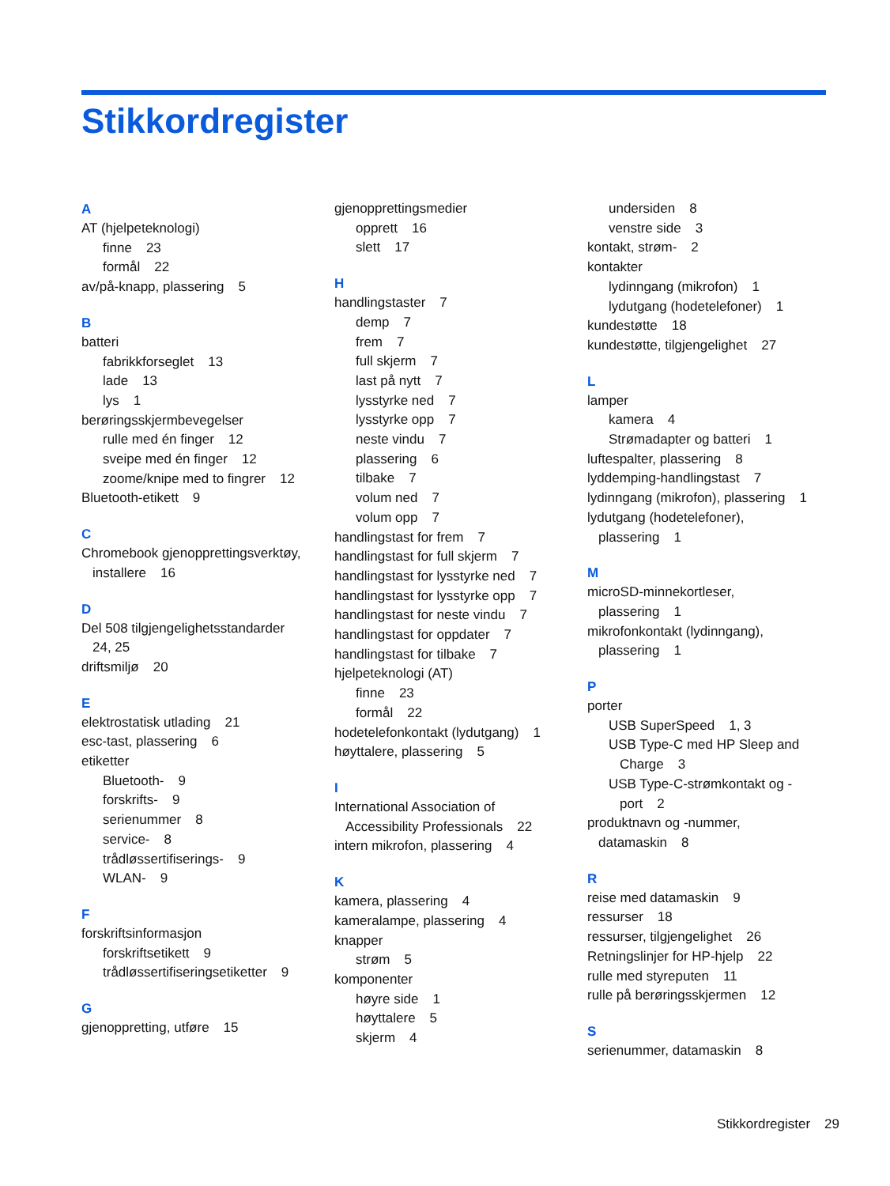Stikkordregister
A
AT (hjelpeteknologi)
finne 23
formål 22
av/på-knapp, plassering 5
B
batteri
fabrikkforseglet 13
lade 13
lys 1
berøringsskjermbevegelser
rulle med én finger 12
sveipe med én finger 12
zoome/knipe med to fingrer 12
Bluetooth-etikett 9
C
Chromebook gjenopprettingsverktøy,
installere 16
D
Del 508 tilgjengelighetsstandarder
24, 25
driftsmiljø 20
E
elektrostatisk utlading 21
esc-tast, plassering 6
etiketter
Bluetooth- 9
forskrifts- 9
serienummer 8
service- 8
trådløssertifiserings- 9
WLAN- 9
F
forskriftsinformasjon
forskriftsetikett 9
trådløssertifiseringsetiketter 9
G
gjenoppretting, utføre 15
gjenopprettingsmedier
opprett 16
slett 17
H
handlingstaster 7
demp 7
frem 7
full skjerm 7
last på nytt 7
lysstyrke ned 7
lysstyrke opp 7
neste vindu 7
plassering 6
tilbake 7
volum ned 7
volum opp 7
handlingstast for frem 7
handlingstast for full skjerm 7
handlingstast for lysstyrke ned 7
handlingstast for lysstyrke opp 7
handlingstast for neste vindu 7
handlingstast for oppdater 7
handlingstast for tilbake 7
hjelpeteknologi (AT)
finne 23
formål 22
hodetelefonkontakt (lydutgang) 1
høyttalere, plassering 5
I
International Association of
Accessibility Professionals 22
intern mikrofon, plassering 4
K
kamera, plassering 4
kameralampe, plassering 4
knapper
strøm 5
komponenter
høyre side 1
høyttalere 5
skjerm 4
undersiden 8
venstre side 3
kontakt, strøm- 2
kontakter
lydinngang (mikrofon) 1
lydutgang (hodetelefoner) 1
kundestøtte 18
kundestøtte, tilgjengelighet 27
L
lamper
kamera 4
Strømadapter og batteri 1
luftespalter, plassering 8
lyddemping-handlingstast 7
lydinngang (mikrofon), plassering 1
lydutgang (hodetelefoner),
plassering 1
M
microSD-minnekortleser,
plassering 1
mikrofonkontakt (lydinngang),
plassering 1
P
porter
USB SuperSpeed 1, 3
USB Type-C med HP Sleep and
Charge 3
USB Type-C-strømkontakt og -
port 2
produktnavn og -nummer,
datamaskin 8
R
reise med datamaskin 9
ressurser 18
ressurser, tilgjengelighet 26
Retningslinjer for HP-hjelp 22
rulle med styreputen 11
rulle på berøringsskjermen 12
S
serienummer, datamaskin 8
Stikkordregister 29